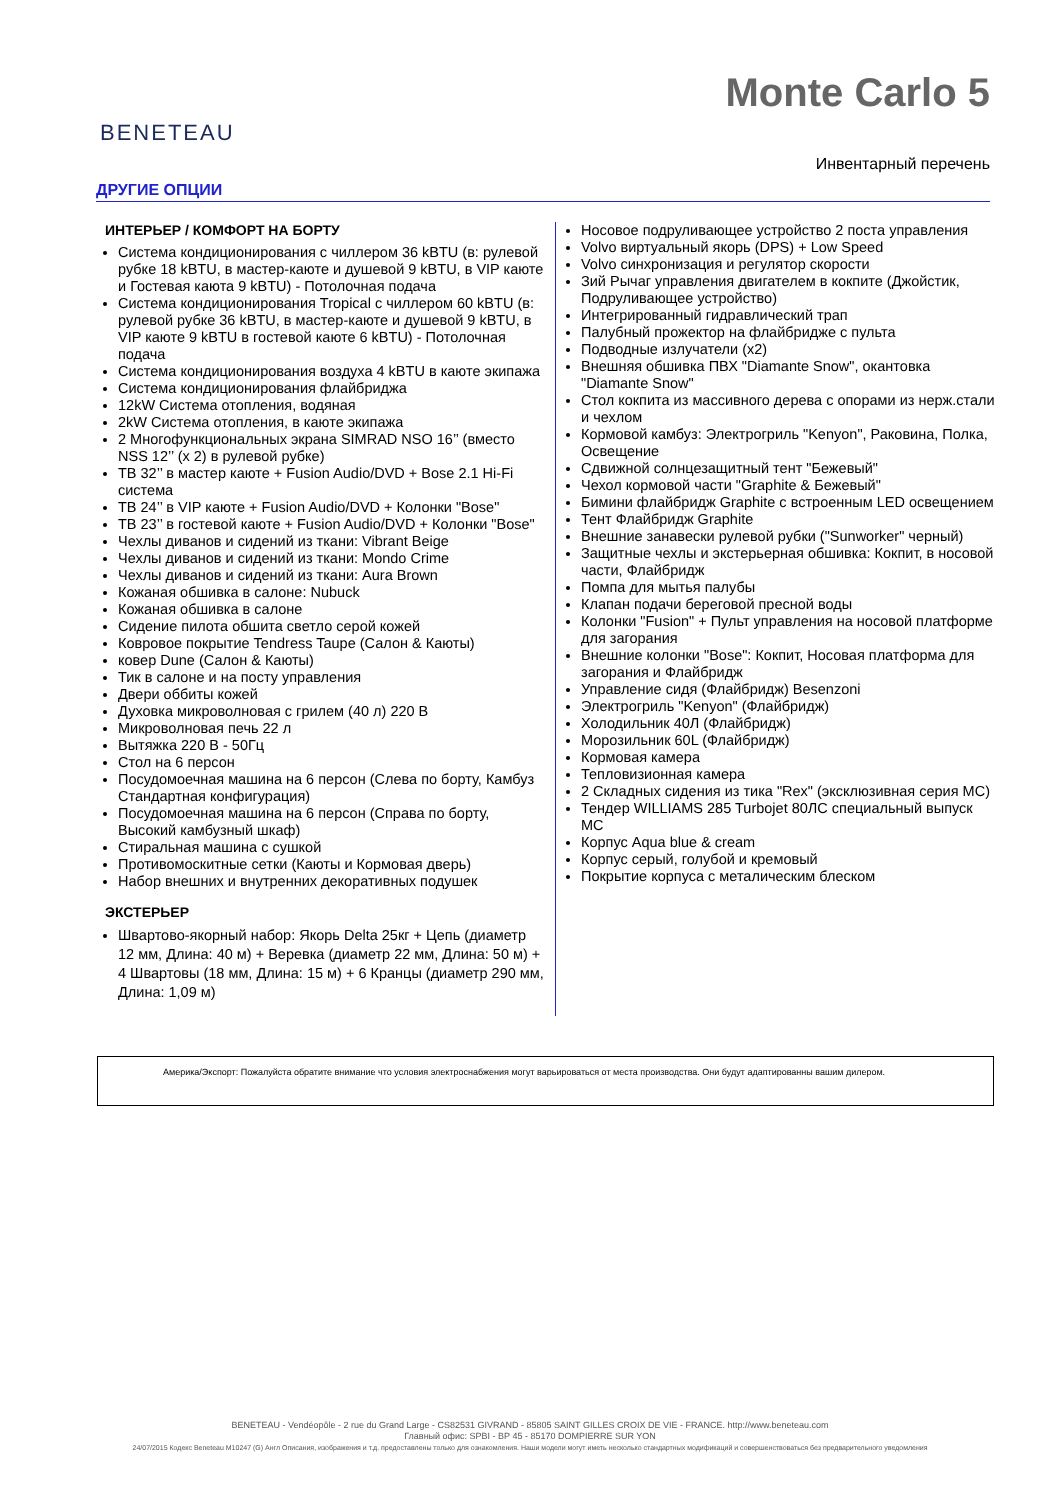BENETEAU
Monte Carlo 5
Инвентарный перечень
ДРУГИЕ ОПЦИИ
ИНТЕРЬЕР / КОМФОРТ НА БОРТУ
Система кондиционирования с чиллером 36 kBTU (в: рулевой рубке 18 kBTU, в мастер-каюте и душевой 9 kBTU, в VIP каюте и Гостевая каюта 9 kBTU) - Потолочная подача
Система кондиционирования Tropical с чиллером 60 kBTU (в: рулевой рубке 36 kBTU, в мастер-каюте и душевой 9 kBTU, в VIP каюте 9 kBTU в гостевой каюте 6 kBTU) - Потолочная подача
Система кондиционирования воздуха 4 kBTU в каюте экипажа
Система кондиционирования флайбриджа
12kW Система отопления, водяная
2kW Система отопления, в каюте экипажа
2 Многофункциональных экрана SIMRAD NSO 16’’ (вместо NSS 12’’ (x 2) в рулевой рубке)
ТВ 32’’ в мастер каюте + Fusion Audio/DVD + Bose 2.1 Hi-Fi система
ТВ 24’’ в VIP каюте + Fusion Audio/DVD + Колонки "Bose"
ТВ 23’’ в гостевой каюте + Fusion Audio/DVD + Колонки "Bose"
Чехлы диванов и сидений из ткани: Vibrant Beige
Чехлы диванов и сидений из ткани: Mondo Crime
Чехлы диванов и сидений из ткани: Aura Brown
Кожаная обшивка в салоне: Nubuck
Кожаная обшивка в салоне
Сидение пилота обшита светло серой кожей
Ковровое покрытие Tendress Taupe (Салон & Каюты)
ковер Dune (Салон & Каюты)
Тик в салоне и на посту управления
Двери оббиты кожей
Духовка микроволновая с грилем (40 л) 220 В
Микроволновая печь 22 л
Вытяжка 220 В - 50Гц
Стол на 6 персон
Посудомоечная машина на 6 персон (Слева по борту, Камбуз Стандартная конфигурация)
Посудомоечная машина на 6 персон (Справа по борту, Высокий камбузный шкаф)
Стиральная машина с сушкой
Противомоскитные сетки (Каюты и Кормовая дверь)
Набор внешних и внутренних декоративных подушек
ЭКСТЕРЬЕР
Швартово-якорный набор: Якорь Delta 25кг + Цепь (диаметр 12 мм, Длина: 40 м) + Веревка (диаметр 22 мм, Длина: 50 м) + 4 Швартовы (18 мм, Длина: 15 м) + 6 Кранцы (диаметр 290 мм, Длина: 1,09 м)
Носовое подруливающее устройство 2 поста управления
Volvo виртуальный якорь (DPS) + Low Speed
Volvo синхронизация и регулятор скорости
Зий Рычаг управления двигателем в кокпите (Джойстик, Подруливающее устройство)
Интегрированный гидравлический трап
Палубный прожектор на флайбридже с пульта
Подводные излучатели (x2)
Внешняя обшивка ПВХ "Diamante Snow", окантовка "Diamante Snow"
Стол кокпита из массивного дерева с опорами из нерж.стали и чехлом
Кормовой камбуз: Электрогриль "Kenyon", Раковина, Полка, Освещение
Сдвижной солнцезащитный тент "Бежевый"
Чехол кормовой части "Graphite & Бежевый"
Бимини флайбридж Graphite с встроенным LED освещением
Тент Флайбридж Graphite
Внешние занавески рулевой рубки ("Sunworker" черный)
Защитные чехлы и экстерьерная обшивка: Кокпит, в носовой части, Флайбридж
Помпа для мытья палубы
Клапан подачи береговой пресной воды
Колонки "Fusion" + Пульт управления на носовой платформе для загорания
Внешние колонки "Bose": Кокпит, Носовая платформа для загорания и Флайбридж
Управление сидя (Флайбридж) Besenzoni
Электрогриль "Kenyon" (Флайбридж)
Холодильник 40Л (Флайбридж)
Морозильник 60L (Флайбридж)
Кормовая камера
Тепловизионная камера
2 Складных сидения из тика "Rex" (эксклюзивная серия MC)
Тендер WILLIAMS 285 Turbojet 80ЛС специальный выпуск MC
Корпус Aqua blue & cream
Корпус серый, голубой и кремовый
Покрытие корпуса с металическим блеском
Америка/Экспорт: Пожалуйста обратите внимание что условия электроснабжения могут варьироваться от места производства. Они будут адаптированны вашим дилером.
BENETEAU - Vendéopôle - 2 rue du Grand Large - CS82531 GIVRAND - 85805 SAINT GILLES CROIX DE VIE - FRANCE. http://www.beneteau.com
Главный офис: SPBI - BP 45 - 85170 DOMPIERRE SUR YON
24/07/2015 Кодекс Beneteau M10247 (G) Англ Описания, изображения и т.д. предоставлены только для ознакомления. Наши модели могут иметь несколько стандартных модификаций и совершенствоваться без предварительного уведомления